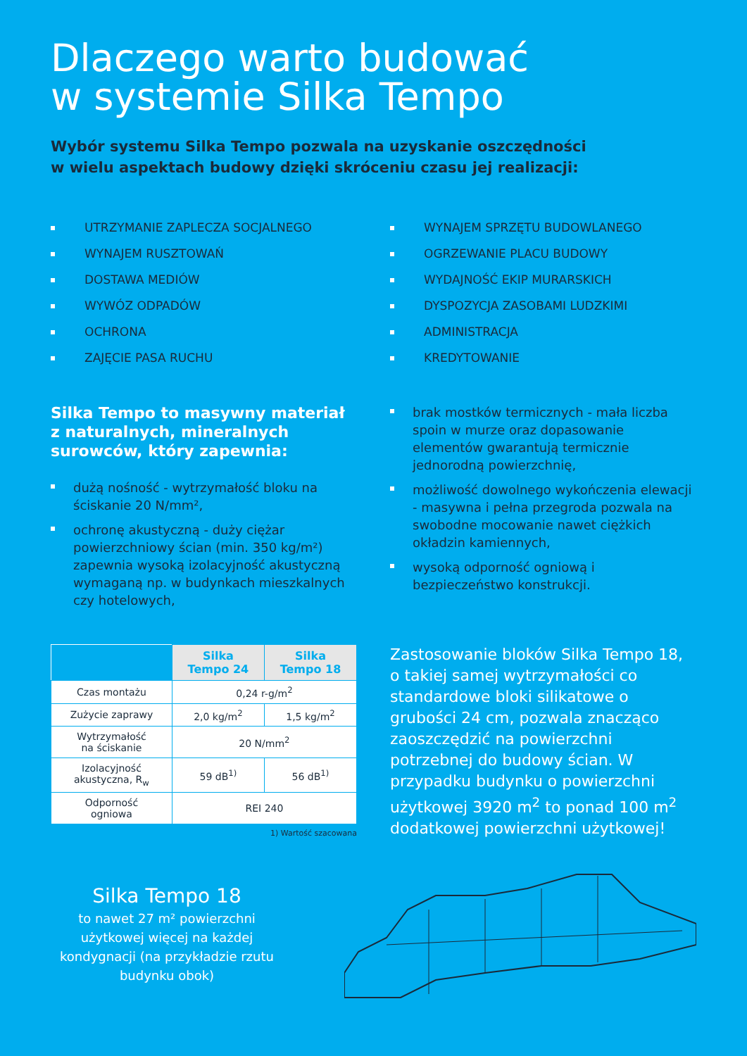Dlaczego warto budować
w systemie Silka Tempo
Wybór systemu Silka Tempo pozwala na uzyskanie oszczędności
w wielu aspektach budowy dzięki skróceniu czasu jej realizacji:
UTRZYMANIE ZAPLECZA SOCJALNEGO
WYNAJEM RUSZTOWAŃ
DOSTAWA MEDIÓW
WYWÓZ ODPADÓW
OCHRONA
ZAJĘCIE PASA RUCHU
WYNAJEM SPRZĘTU BUDOWLANEGO
OGRZEWANIE PLACU BUDOWY
WYDAJNOŚĆ EKIP MURARSKICH
DYSPOZYCJA ZASOBAMI LUDZKIMI
ADMINISTRACJA
KREDYTOWANIE
Silka Tempo to masywny materiał z naturalnych, mineralnych surowców, który zapewnia:
dużą nośność - wytrzymałość bloku na ściskanie 20 N/mm²,
ochronę akustyczną - duży ciężar powierzchniowy ścian (min. 350 kg/m²) zapewnia wysoką izolacyjność akustyczną wymaganą np. w budynkach mieszkalnych czy hotelowych,
brak mostków termicznych - mała liczba spoin w murze oraz dopasowanie elementów gwarantują termicznie jednorodną powierzchnię,
możliwość dowolnego wykończenia elewacji - masywna i pełna przegroda pozwala na swobodne mocowanie nawet ciężkich okładzin kamiennych,
wysoką odporność ogniową i bezpieczeństwo konstrukcji.
| | Silka Tempo 24 | Silka Tempo 18 |
| Czas montażu | 0,24 r-g/m<sup>2</sup> | |
| Zużycie zaprawy | 2,0 kg/m<sup>2</sup> | 1,5 kg/m<sup>2</sup> |
| Wytrzymałość na ściskanie | 20 N/mm<sup>2</sup> | |
| Izolacyjność akustyczna, R<sub>w</sub> | 59 dB<sup>1)</sup> | 56 dB<sup>1)</sup> |
| Odporność ogniowa | REI 240 | |
1) Wartość szacowana
Zastosowanie bloków Silka Tempo 18, o takiej samej wytrzymałości co standardowe bloki silikatowe o grubości 24 cm, pozwala znacząco zaoszczędzić na powierzchni potrzebnej do budowy ścian. W przypadku budynku o powierzchni użytkowej 3920 m<sup>2</sup> to ponad 100 m<sup>2</sup> dodatkowej powierzchni użytkowej!
Silka Tempo 18
to nawet 27 m² powierzchni użytkowej więcej na każdej kondygnacji (na przykładzie rzutu budynku obok)